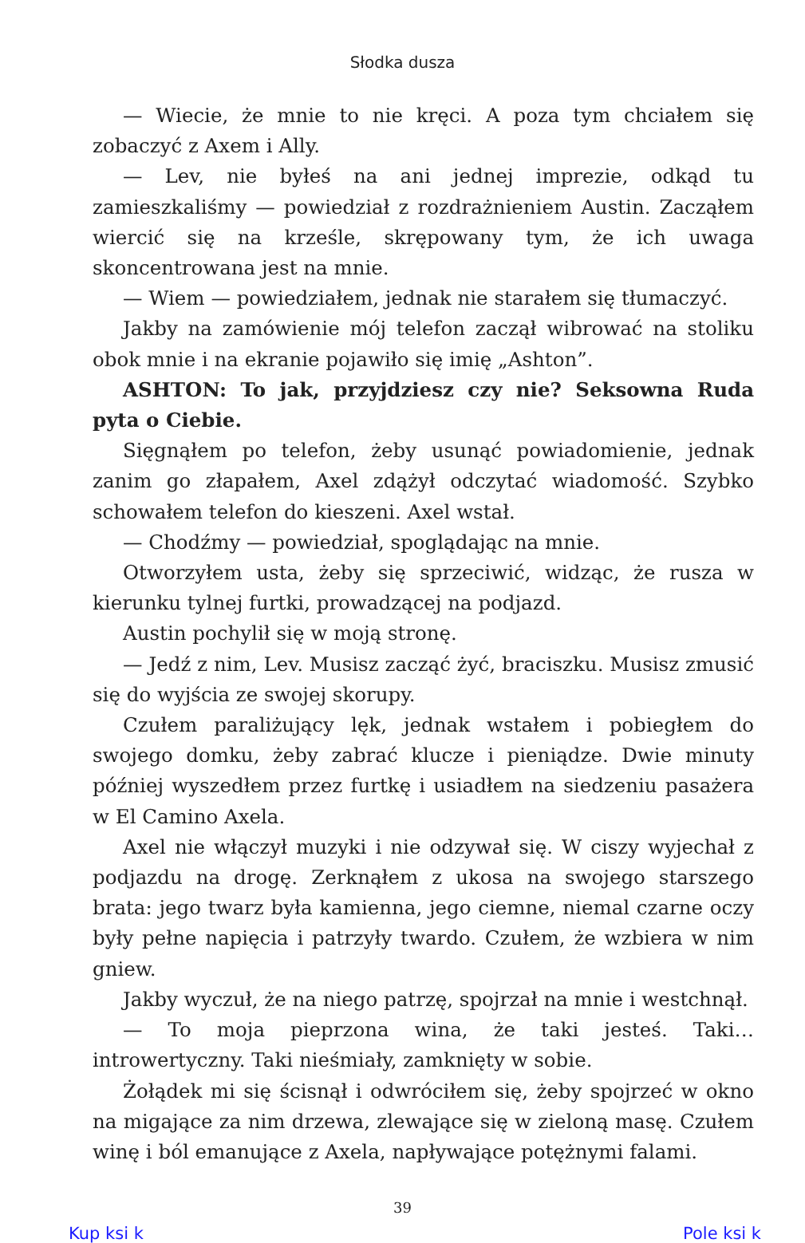Słodka dusza
— Wiecie, że mnie to nie kręci. A poza tym chciałem się zobaczyć z Axem i Ally.
— Lev, nie byłeś na ani jednej imprezie, odkąd tu zamieszkaliśmy — powiedział z rozdrażnieniem Austin. Zacząłem wiercić się na krześle, skrępowany tym, że ich uwaga skoncentrowana jest na mnie.
— Wiem — powiedziałem, jednak nie starałem się tłumaczyć.
Jakby na zamówienie mój telefon zaczął wibrować na stoliku obok mnie i na ekranie pojawiło się imię „Ashton”.
ASHTON: To jak, przyjdziesz czy nie? Seksowna Ruda pyta o Ciebie.
Sięgnąłem po telefon, żeby usunąć powiadomienie, jednak zanim go złapałem, Axel zdążył odczytać wiadomość. Szybko schowałem telefon do kieszeni. Axel wstał.
— Chodźmy — powiedział, spoglądając na mnie.
Otworzyłem usta, żeby się sprzeciwić, widząc, że rusza w kierunku tylnej furtki, prowadzącej na podjazd.
Austin pochylił się w moją stronę.
— Jedź z nim, Lev. Musisz zacząć żyć, braciszku. Musisz zmusić się do wyjścia ze swojej skorupy.
Czułem paraliżujący lęk, jednak wstałem i pobiegłem do swojego domku, żeby zabrać klucze i pieniądze. Dwie minuty później wyszedłem przez furtkę i usiadłem na siedzeniu pasażera w El Camino Axela.
Axel nie włączył muzyki i nie odzywał się. W ciszy wyjechał z podjazdu na drogę. Zerknąłem z ukosa na swojego starszego brata: jego twarz była kamienna, jego ciemne, niemal czarne oczy były pełne napięcia i patrzyły twardo. Czułem, że wzbiera w nim gniew.
Jakby wyczuł, że na niego patrzę, spojrzał na mnie i westchnął.
— To moja pieprzona wina, że taki jesteś. Taki… introwertyczny. Taki nieśmiały, zamknięty w sobie.
Żołądek mi się ścisnął i odwróciłem się, żeby spojrzeć w okno na migające za nim drzewa, zlewające się w zieloną masę. Czułem winę i ból emanujące z Axela, napływające potężnymi falami.
39
Kup ksi k Pole ksi k